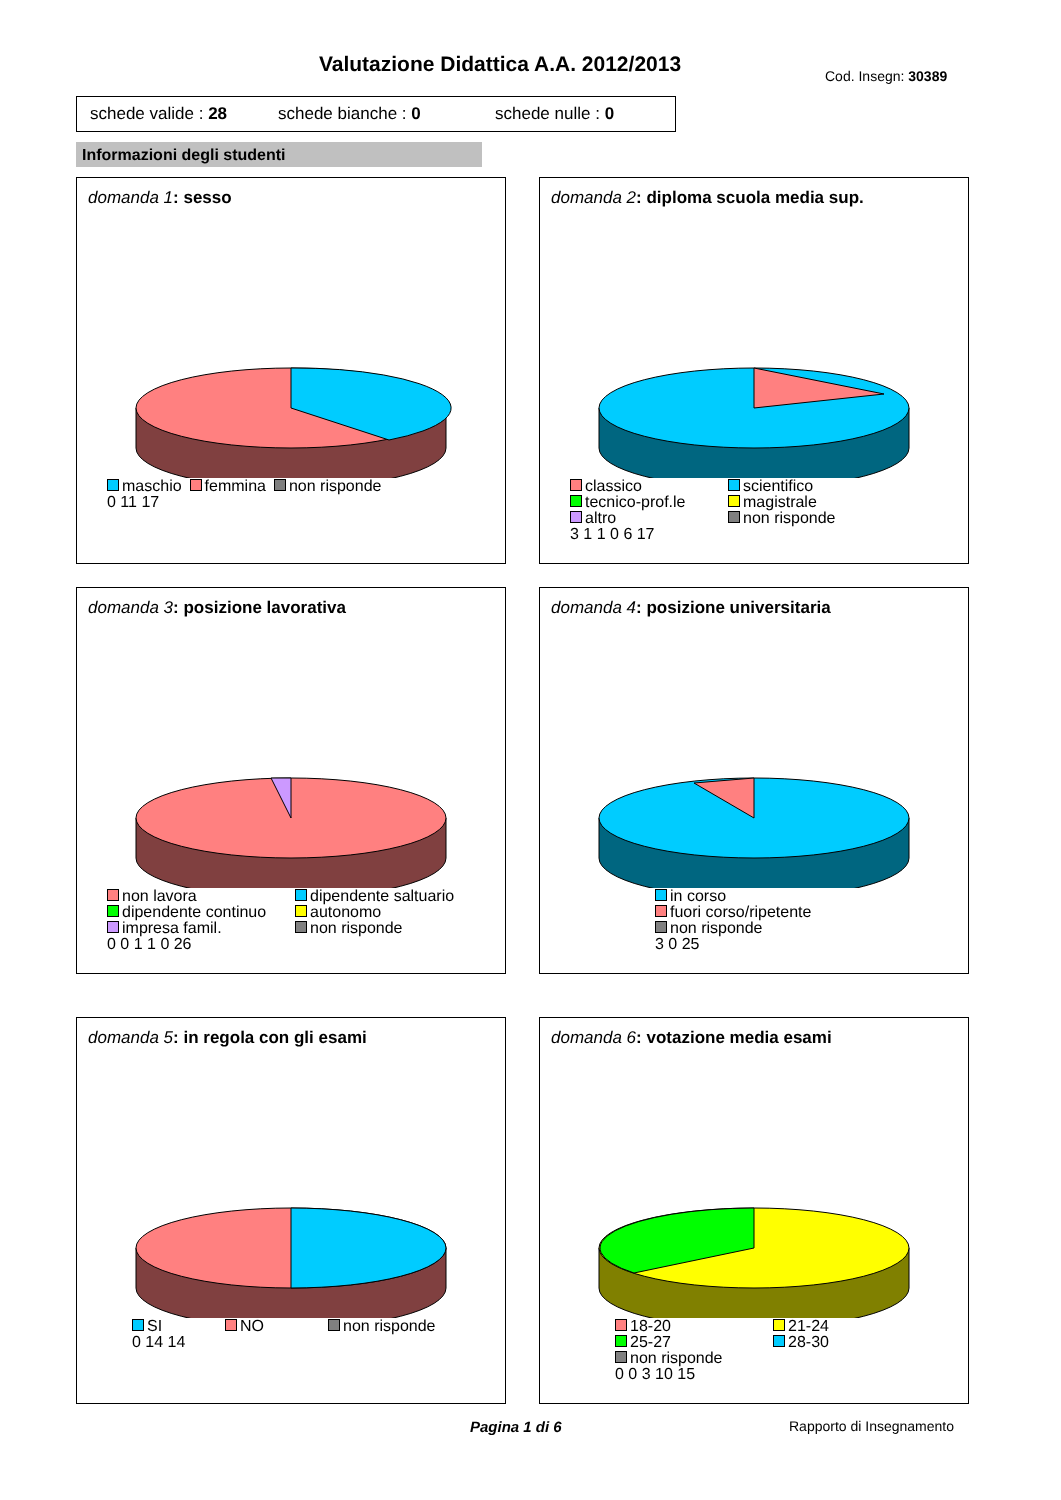Valutazione Didattica A.A. 2012/2013 Cod. Insegn: 30389
schede valide : 28 schede bianche : 0 schede nulle : 0
Informazioni degli studenti
domanda 1: sesso
maschio femmina non risponde
0 11 17
domanda 2: diploma scuola media sup.
classico scientifico
tecnico-prof.le magistrale
altro non risponde
3 1 1 0 6 17
domanda 3: posizione lavorativa
non lavora dipendente saltuario
dipendente continuo autonomo
impresa famil. non risponde
0 0 1 1 0 26
domanda 4: posizione universitaria
in corso
fuori corso/ripetente
non risponde
3 0 25
domanda 5: in regola con gli esami
SI NO non risponde
0 14 14
domanda 6: votazione media esami
18-20 21-24
25-27 28-30
non risponde
0 0 3 10 15
Pagina 1 di 6 Rapporto di Insegnamento